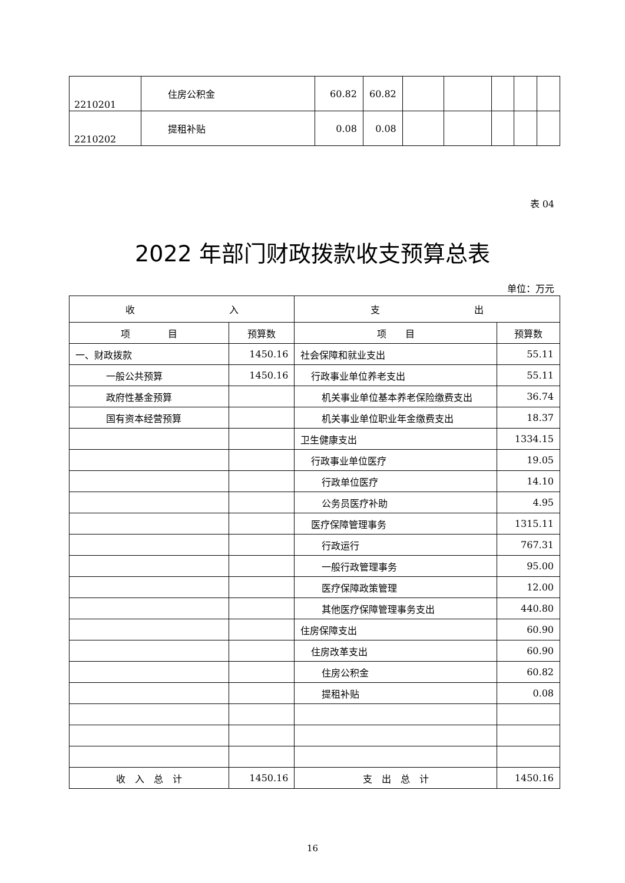| 2210201 | 住房公积金 | 60.82 | 60.82 | | | | | |
| 2210202 | 提租补贴 | 0.08 | 0.08 | | | | | |
表 04
2022 年部门财政拨款收支预算总表
单位：万元
| 收 入 | | 支 出 | |
| --- | --- | --- | --- |
| 项 目 | 预算数 | 项 目 | 预算数 |
| 一、财政拨款 | 1450.16 | 社会保障和就业支出 | 55.11 |
| 一般公共预算 | 1450.16 | 行政事业单位养老支出 | 55.11 |
| 政府性基金预算 | | 机关事业单位基本养老保险缴费支出 | 36.74 |
| 国有资本经营预算 | | 机关事业单位职业年金缴费支出 | 18.37 |
| | | 卫生健康支出 | 1334.15 |
| | | 行政事业单位医疗 | 19.05 |
| | | 行政单位医疗 | 14.10 |
| | | 公务员医疗补助 | 4.95 |
| | | 医疗保障管理事务 | 1315.11 |
| | | 行政运行 | 767.31 |
| | | 一般行政管理事务 | 95.00 |
| | | 医疗保障政策管理 | 12.00 |
| | | 其他医疗保障管理事务支出 | 440.80 |
| | | 住房保障支出 | 60.90 |
| | | 住房改革支出 | 60.90 |
| | | 住房公积金 | 60.82 |
| | | 提租补贴 | 0.08 |
| 收 入 总 计 | 1450.16 | 支 出 总 计 | 1450.16 |
16